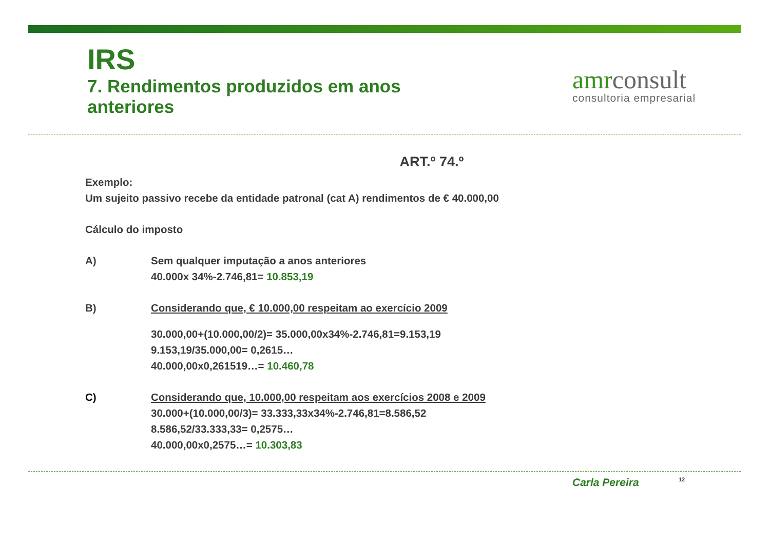IRS
7. Rendimentos produzidos em anos
anteriores
amrconsult
consultoria empresarial
ART.º 74.º
Exemplo:
Um sujeito passivo recebe da entidade patronal (cat A) rendimentos de € 40.000,00
Cálculo do imposto
A) Sem qualquer imputação a anos anteriores
40.000x 34%-2.746,81= 10.853,19
B) Considerando que, € 10.000,00 respeitam ao exercício 2009
30.000,00+(10.000,00/2)= 35.000,00x34%-2.746,81=9.153,19
9.153,19/35.000,00= 0,2615…
40.000,00x0,261519…= 10.460,78
C) Considerando que, 10.000,00 respeitam aos exercícios 2008 e 2009
30.000+(10.000,00/3)= 33.333,33x34%-2.746,81=8.586,52
8.586,52/33.333,33= 0,2575…
40.000,00x0,2575…= 10.303,83
Carla Pereira 12